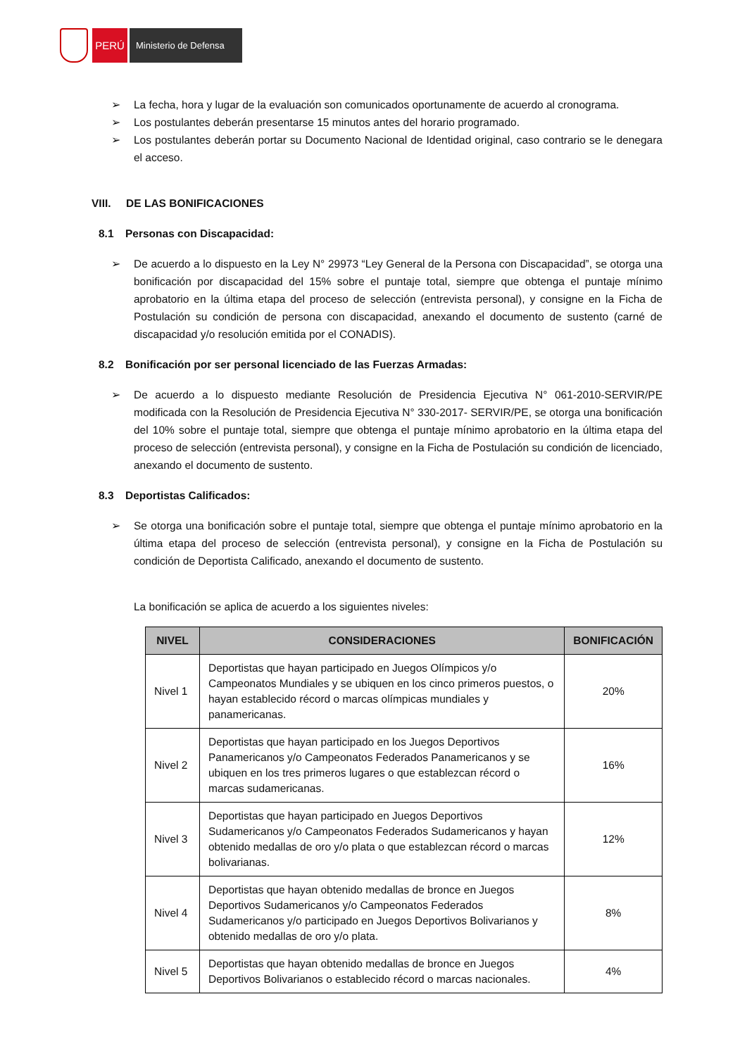PERÚ
Ministerio de Defensa
➢ La fecha, hora y lugar de la evaluación son comunicados oportunamente de acuerdo al cronograma.
➢ Los postulantes deberán presentarse 15 minutos antes del horario programado.
➢ Los postulantes deberán portar su Documento Nacional de Identidad original, caso contrario se le denegara el acceso.
VIII. DE LAS BONIFICACIONES
8.1 Personas con Discapacidad:
➢ De acuerdo a lo dispuesto en la Ley N° 29973 “Ley General de la Persona con Discapacidad”, se otorga una bonificación por discapacidad del 15% sobre el puntaje total, siempre que obtenga el puntaje mínimo aprobatorio en la última etapa del proceso de selección (entrevista personal), y consigne en la Ficha de Postulación su condición de persona con discapacidad, anexando el documento de sustento (carné de discapacidad y/o resolución emitida por el CONADIS).
8.2 Bonificación por ser personal licenciado de las Fuerzas Armadas:
➢ De acuerdo a lo dispuesto mediante Resolución de Presidencia Ejecutiva N° 061-2010-SERVIR/PE modificada con la Resolución de Presidencia Ejecutiva N° 330-2017- SERVIR/PE, se otorga una bonificación del 10% sobre el puntaje total, siempre que obtenga el puntaje mínimo aprobatorio en la última etapa del proceso de selección (entrevista personal), y consigne en la Ficha de Postulación su condición de licenciado, anexando el documento de sustento.
8.3 Deportistas Calificados:
➢ Se otorga una bonificación sobre el puntaje total, siempre que obtenga el puntaje mínimo aprobatorio en la última etapa del proceso de selección (entrevista personal), y consigne en la Ficha de Postulación su condición de Deportista Calificado, anexando el documento de sustento.
La bonificación se aplica de acuerdo a los siguientes niveles:
| NIVEL | CONSIDERACIONES | BONIFICACIÓN |
| --- | --- | --- |
| Nivel 1 | Deportistas que hayan participado en Juegos Olímpicos y/o Campeonatos Mundiales y se ubiquen en los cinco primeros puestos, o hayan establecido récord o marcas olímpicas mundiales y panamericanas. | 20% |
| Nivel 2 | Deportistas que hayan participado en los Juegos Deportivos Panamericanos y/o Campeonatos Federados Panamericanos y se ubiquen en los tres primeros lugares o que establezcan récord o marcas sudamericanas. | 16% |
| Nivel 3 | Deportistas que hayan participado en Juegos Deportivos Sudamericanos y/o Campeonatos Federados Sudamericanos y hayan obtenido medallas de oro y/o plata o que establezcan récord o marcas bolivarianas. | 12% |
| Nivel 4 | Deportistas que hayan obtenido medallas de bronce en Juegos Deportivos Sudamericanos y/o Campeonatos Federados Sudamericanos y/o participado en Juegos Deportivos Bolivarianos y obtenido medallas de oro y/o plata. | 8% |
| Nivel 5 | Deportistas que hayan obtenido medallas de bronce en Juegos Deportivos Bolivarianos o establecido récord o marcas nacionales. | 4% |